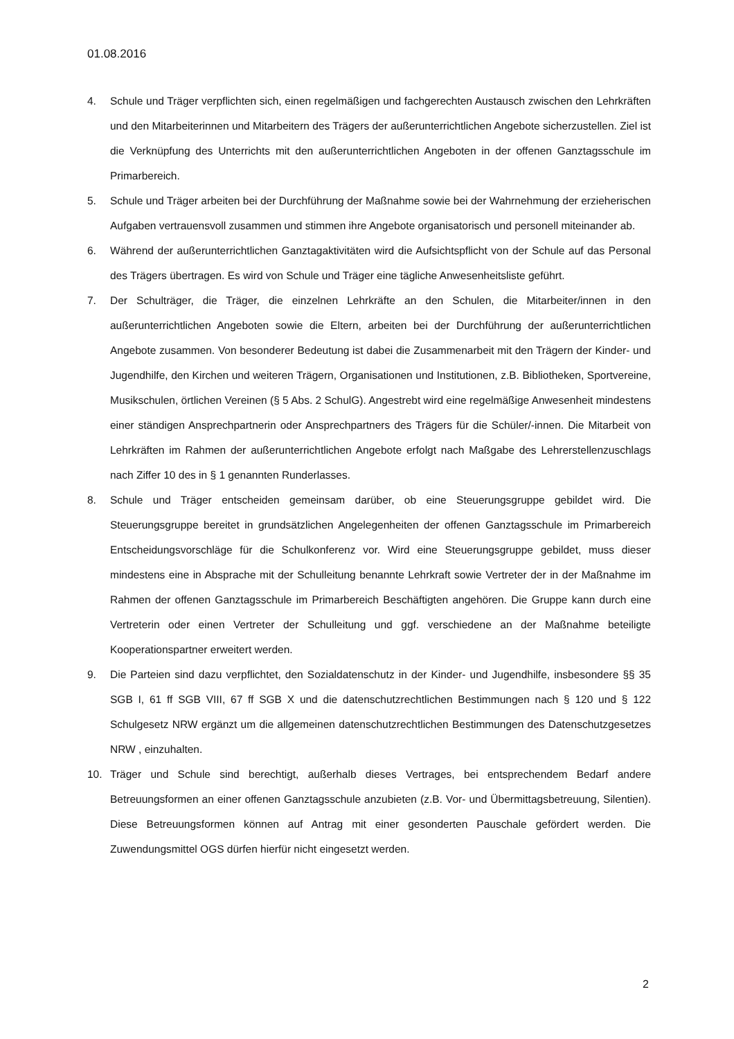01.08.2016
4. Schule und Träger verpflichten sich, einen regelmäßigen und fachgerechten Austausch zwischen den Lehrkräften und den Mitarbeiterinnen und Mitarbeitern des Trägers der außerunterrichtlichen Angebote sicherzustellen. Ziel ist die Verknüpfung des Unterrichts mit den außerunterrichtlichen Angeboten in der offenen Ganztagsschule im Primarbereich.
5. Schule und Träger arbeiten bei der Durchführung der Maßnahme sowie bei der Wahrnehmung der erzieherischen Aufgaben vertrauensvoll zusammen und stimmen ihre Angebote organisatorisch und personell miteinander ab.
6. Während der außerunterrichtlichen Ganztagaktivitäten wird die Aufsichtspflicht von der Schule auf das Personal des Trägers übertragen. Es wird von Schule und Träger eine tägliche Anwesenheitsliste geführt.
7. Der Schulträger, die Träger, die einzelnen Lehrkräfte an den Schulen, die Mitarbeiter/innen in den außerunterrichtlichen Angeboten sowie die Eltern, arbeiten bei der Durchführung der außerunterrichtlichen Angebote zusammen. Von besonderer Bedeutung ist dabei die Zusammenarbeit mit den Trägern der Kinder- und Jugendhilfe, den Kirchen und weiteren Trägern, Organisationen und Institutionen, z.B. Bibliotheken, Sportvereine, Musikschulen, örtlichen Vereinen (§ 5 Abs. 2 SchulG). Angestrebt wird eine regelmäßige Anwesenheit mindestens einer ständigen Ansprechpartnerin oder Ansprechpartners des Trägers für die Schüler/-innen. Die Mitarbeit von Lehrkräften im Rahmen der außerunterrichtlichen Angebote erfolgt nach Maßgabe des Lehrerstellenzuschlags nach Ziffer 10 des in § 1 genannten Runderlasses.
8. Schule und Träger entscheiden gemeinsam darüber, ob eine Steuerungsgruppe gebildet wird. Die Steuerungsgruppe bereitet in grundsätzlichen Angelegenheiten der offenen Ganztagsschule im Primarbereich Entscheidungsvorschläge für die Schulkonferenz vor. Wird eine Steuerungsgruppe gebildet, muss dieser mindestens eine in Absprache mit der Schulleitung benannte Lehrkraft sowie Vertreter der in der Maßnahme im Rahmen der offenen Ganztagsschule im Primarbereich Beschäftigten angehören. Die Gruppe kann durch eine Vertreterin oder einen Vertreter der Schulleitung und ggf. verschiedene an der Maßnahme beteiligte Kooperationspartner erweitert werden.
9. Die Parteien sind dazu verpflichtet, den Sozialdatenschutz in der Kinder- und Jugendhilfe, insbesondere §§ 35 SGB I, 61 ff SGB VIII, 67 ff SGB X und die datenschutzrechtlichen Bestimmungen nach § 120 und § 122 Schulgesetz NRW ergänzt um die allgemeinen datenschutzrechtlichen Bestimmungen des Datenschutzgesetzes NRW , einzuhalten.
10. Träger und Schule sind berechtigt, außerhalb dieses Vertrages, bei entsprechendem Bedarf andere Betreuungsformen an einer offenen Ganztagsschule anzubieten (z.B. Vor- und Übermittagsbetreuung, Silentien). Diese Betreuungsformen können auf Antrag mit einer gesonderten Pauschale gefördert werden. Die Zuwendungsmittel OGS dürfen hierfür nicht eingesetzt werden.
2